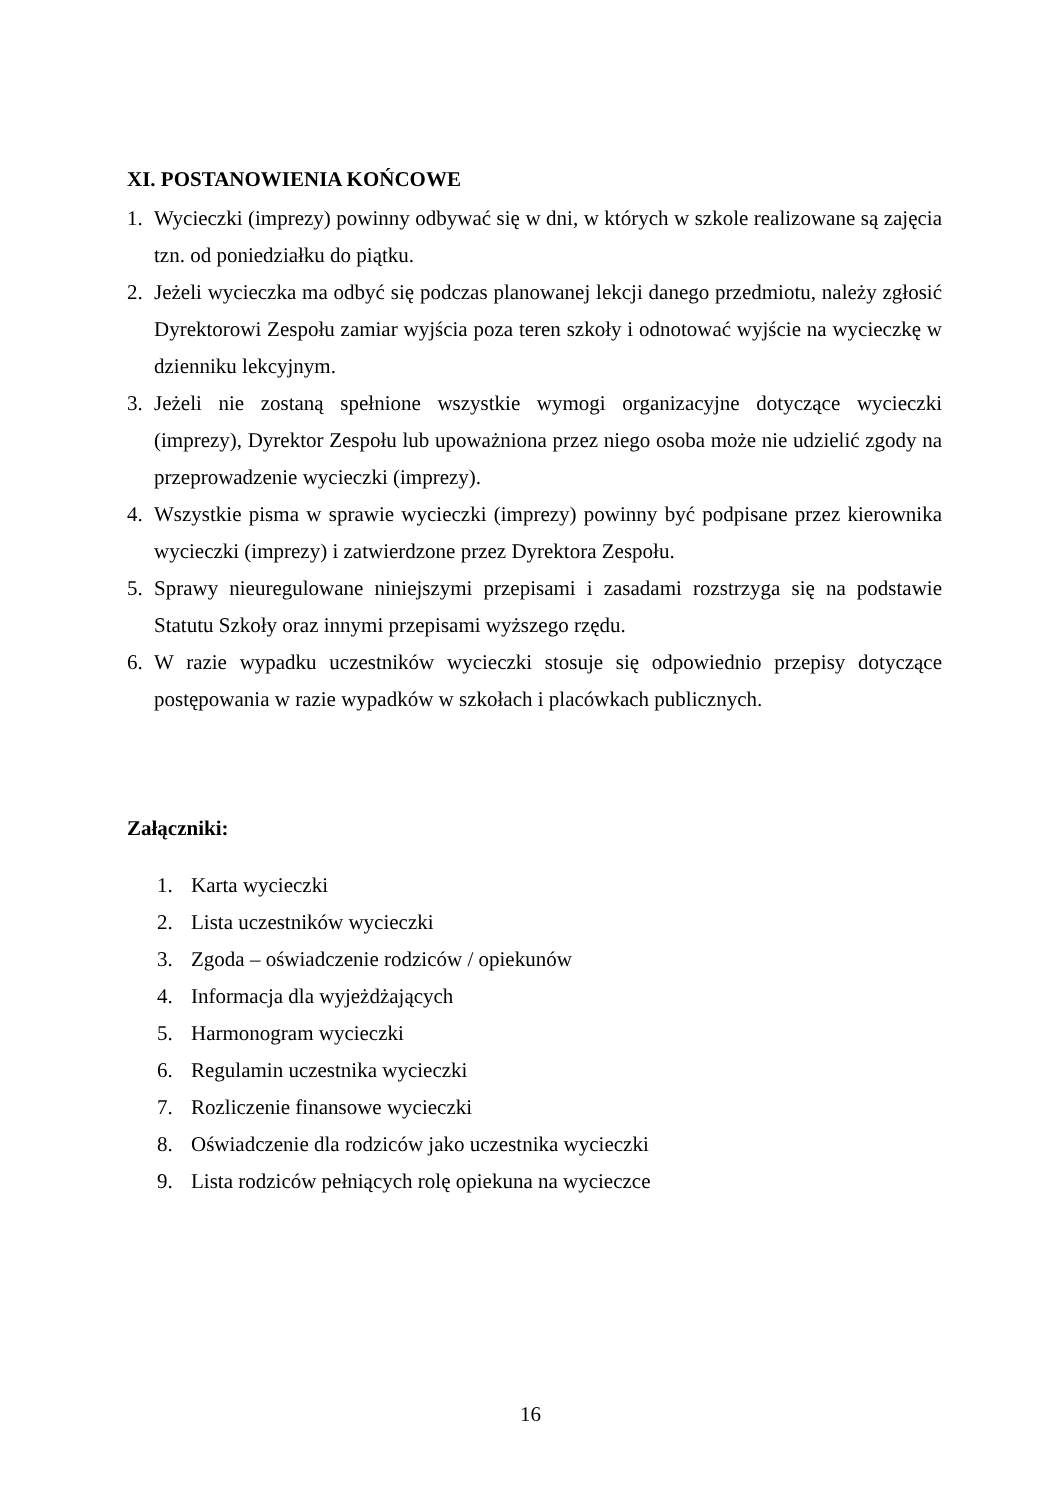XI. POSTANOWIENIA KOŃCOWE
1. Wycieczki (imprezy) powinny odbywać się w dni, w których w szkole realizowane są zajęcia tzn. od poniedziałku do piątku.
2. Jeżeli wycieczka ma odbyć się podczas planowanej lekcji danego przedmiotu, należy zgłosić Dyrektorowi Zespołu zamiar wyjścia poza teren szkoły i odnotować wyjście na wycieczkę w dzienniku lekcyjnym.
3. Jeżeli nie zostaną spełnione wszystkie wymogi organizacyjne dotyczące wycieczki (imprezy), Dyrektor Zespołu lub upoważniona przez niego osoba może nie udzielić zgody na przeprowadzenie wycieczki (imprezy).
4. Wszystkie pisma w sprawie wycieczki (imprezy) powinny być podpisane przez kierownika wycieczki (imprezy) i zatwierdzone przez Dyrektora Zespołu.
5. Sprawy nieuregulowane niniejszymi przepisami i zasadami rozstrzyga się na podstawie Statutu Szkoły oraz innymi przepisami wyższego rzędu.
6. W razie wypadku uczestników wycieczki stosuje się odpowiednio przepisy dotyczące postępowania w razie wypadków w szkołach i placówkach publicznych.
Załączniki:
1. Karta wycieczki
2. Lista uczestników wycieczki
3. Zgoda – oświadczenie rodziców / opiekunów
4. Informacja dla wyjeżdżających
5. Harmonogram wycieczki
6. Regulamin uczestnika wycieczki
7. Rozliczenie finansowe wycieczki
8. Oświadczenie dla rodziców jako uczestnika wycieczki
9. Lista rodziców pełniących rolę opiekuna na wycieczce
16